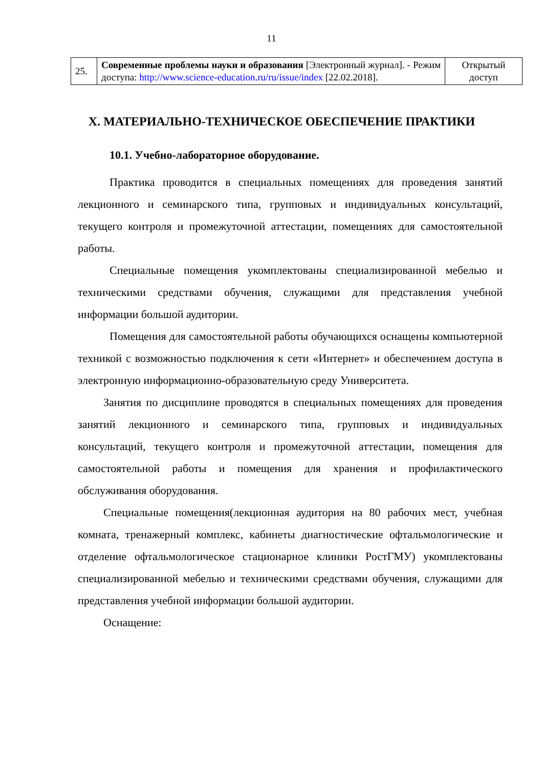11
| 25. | Современные проблемы науки и образования [Электронный журнал]. - Режим доступа: http://www.science-education.ru/ru/issue/index [22.02.2018]. | Открытый доступ |
X. МАТЕРИАЛЬНО-ТЕХНИЧЕСКОЕ ОБЕСПЕЧЕНИЕ ПРАКТИКИ
10.1. Учебно-лабораторное оборудование.
Практика проводится в специальных помещениях для проведения занятий лекционного и семинарского типа, групповых и индивидуальных консультаций, текущего контроля и промежуточной аттестации, помещениях для самостоятельной работы.
Специальные помещения укомплектованы специализированной мебелью и техническими средствами обучения, служащими для представления учебной информации большой аудитории.
Помещения для самостоятельной работы обучающихся оснащены компьютерной техникой с возможностью подключения к сети «Интернет» и обеспечением доступа в электронную информационно-образовательную среду Университета.
Занятия по дисциплине проводятся в специальных помещениях для проведения занятий лекционного и семинарского типа, групповых и индивидуальных консультаций, текущего контроля и промежуточной аттестации, помещения для самостоятельной работы и помещения для хранения и профилактического обслуживания оборудования.
Специальные помещения(лекционная аудитория на 80 рабочих мест, учебная комната, тренажерный комплекс, кабинеты диагностические офтальмологические и отделение офтальмологическое стационарное клиники РостГМУ) укомплектованы специализированной мебелью и техническими средствами обучения, служащими для представления учебной информации большой аудитории.
Оснащение: